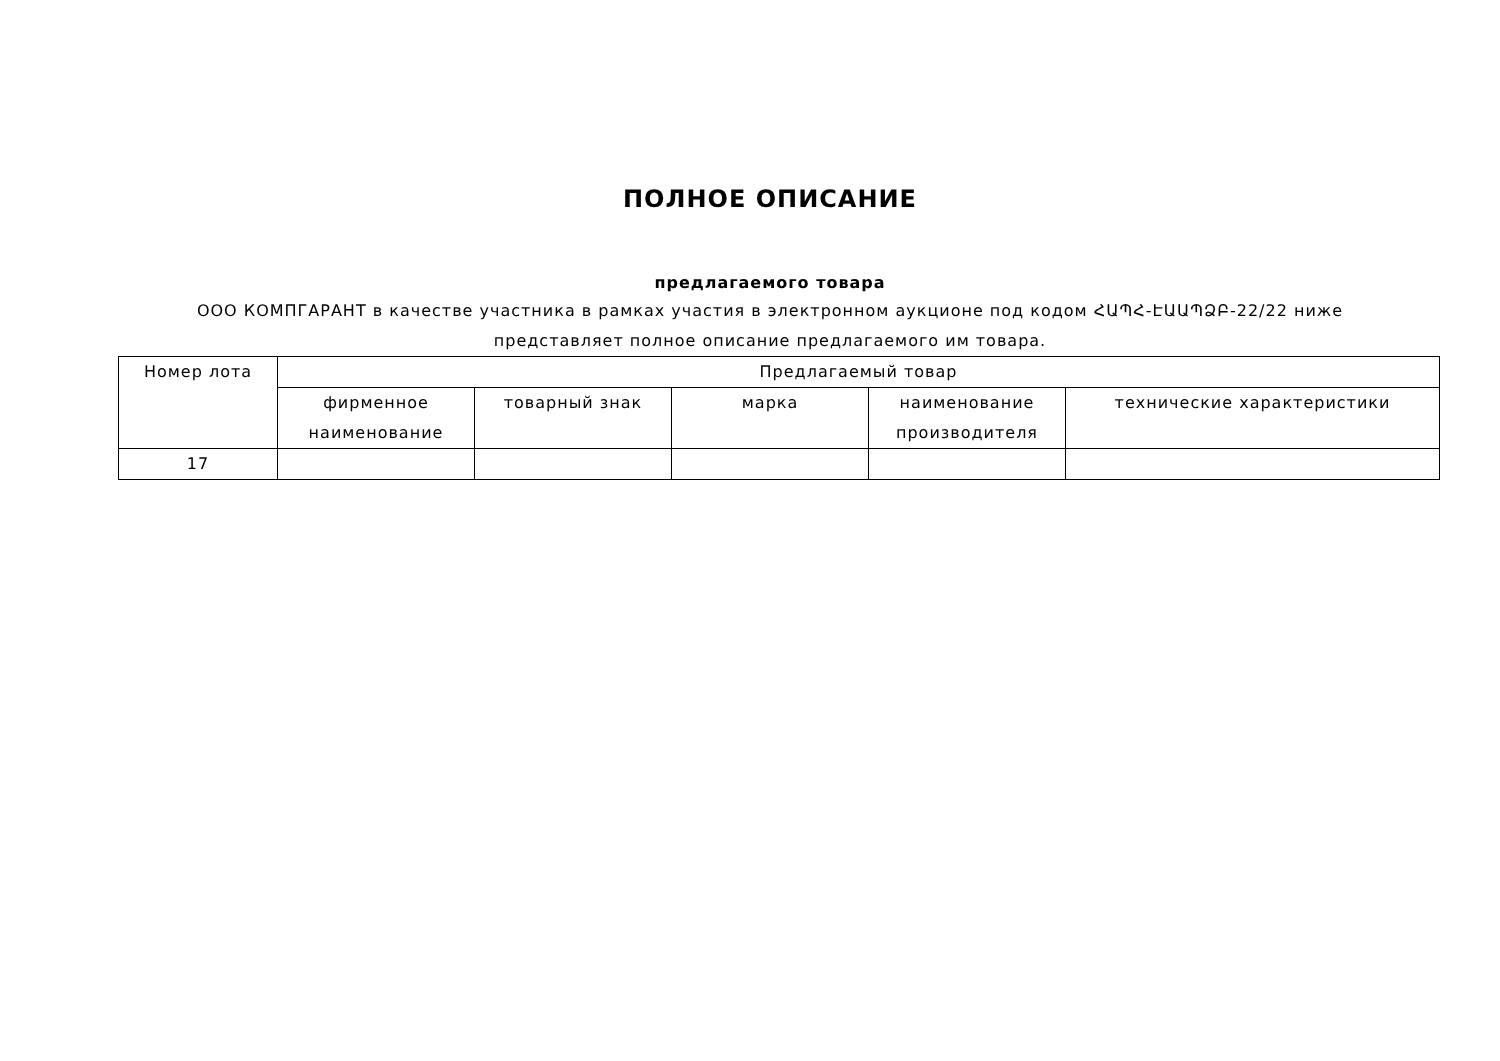ПОЛНОЕ ОПИСАНИЕ
предлагаемого товара
ООО КОМПГАРАНТ в качестве участника в рамках участия в электронном аукционе под кодом ՀԱՊՀ-ԷԱԱՊՁԲ-22/22 ниже представляет полное описание предлагаемого им товара.
| Номер лота | Предлагаемый товар | | | | |
| --- | --- | --- | --- | --- | --- |
| | фирменное наименование | товарный знак | марка | наименование производителя | технические характеристики |
| 17 | | | | | |